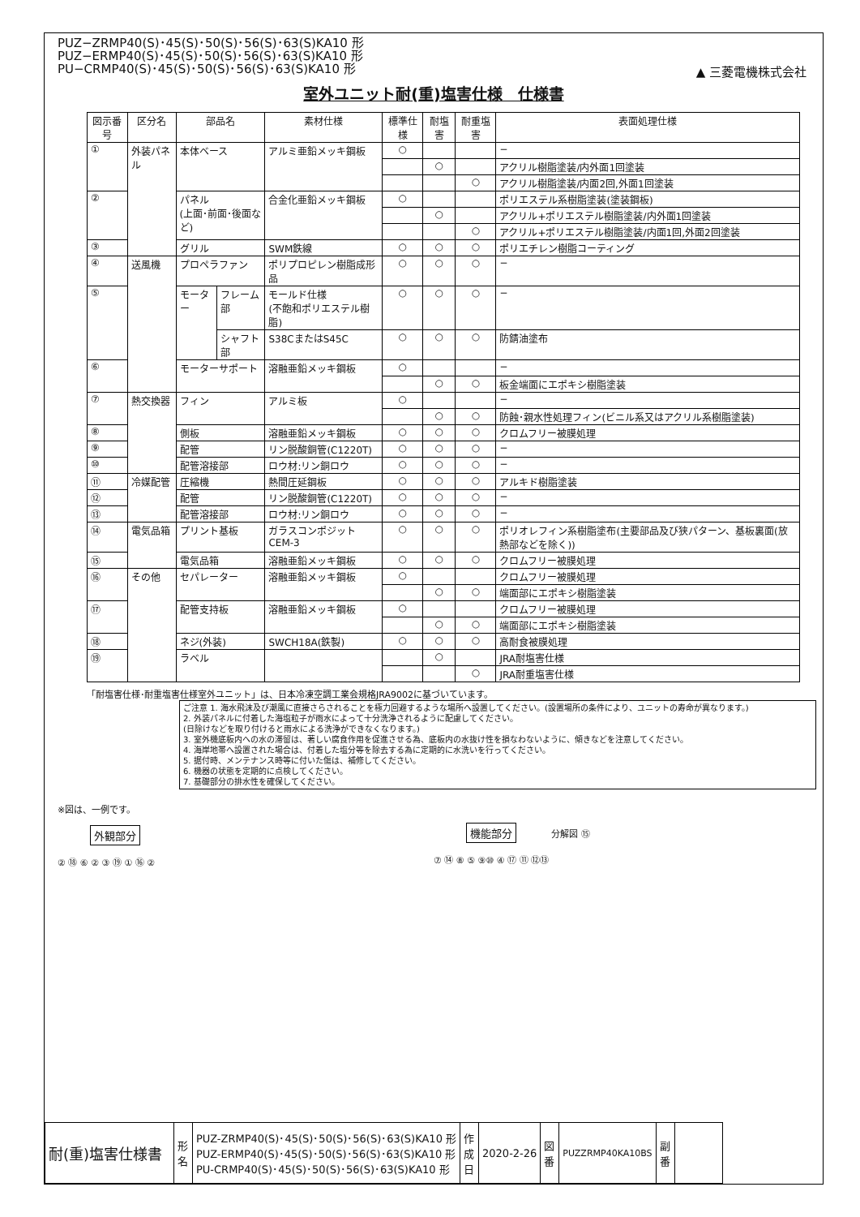PUZ−ZRMP40(S)･45(S)･50(S)･56(S)･63(S)KA10 形
PUZ−ERMP40(S)･45(S)･50(S)･56(S)･63(S)KA10 形
PU−CRMP40(S)･45(S)･50(S)･56(S)･63(S)KA10 形
▲ 三菱電機株式会社
室外ユニット耐(重)塩害仕様　仕様書
| 図示番号 | 区分名 | 部品名 | | 素材仕様 | 標準仕様 | 耐塩害 | 耐重塩害 | 表面処理仕様 |
| --- | --- | --- | --- | --- | --- | --- | --- | --- |
| ① | 外装パネル | 本体ベース | | アルミ亜鉛メッキ鋼板 | ○ | | | − |
| | | | | | | ○ | | アクリル樹脂塗装/内外面1回塗装 |
| | | | | | | | ○ | アクリル樹脂塗装/内面2回,外面1回塗装 |
| ② | | パネル (上面･前面･後面など) | | 合金化亜鉛メッキ鋼板 | ○ | | | ポリエステル系樹脂塗装(塗装鋼板) |
| | | | | | | ○ | | アクリル+ポリエステル樹脂塗装/内外面1回塗装 |
| | | | | | | | ○ | アクリル+ポリエステル樹脂塗装/内面1回,外面2回塗装 |
| ③ | | グリル | | SWM鉄線 | ○ | ○ | ○ | ポリエチレン樹脂コーティング |
| ④ | 送風機 | プロペラファン | | ポリプロピレン樹脂成形品 | ○ | ○ | ○ | − |
| ⑤ | | モーター | フレーム部 | モールド仕様 (不飽和ポリエステル樹脂) | ○ | ○ | ○ | − |
| | | | シャフト部 | S38CまたはS45C | ○ | ○ | ○ | 防錆油塗布 |
| ⑥ | | モーターサポート | | 溶融亜鉛メッキ鋼板 | ○ | | | − |
| | | | | | | ○ | ○ | 板金端面にエポキシ樹脂塗装 |
| ⑦ | 熱交換器 | フィン | | アルミ板 | ○ | | | − |
| | | | | | | ○ | ○ | 防蝕･親水性処理フィン(ビニル系又はアクリル系樹脂塗装) |
| ⑧ | | 側板 | | 溶融亜鉛メッキ鋼板 | ○ | ○ | ○ | クロムフリー被膜処理 |
| ⑨ | | 配管 | | リン脱酸銅管(C1220T) | ○ | ○ | ○ | − |
| ⑩ | | 配管溶接部 | | ロウ材:リン銅ロウ | ○ | ○ | ○ | − |
| ⑪ | 冷媒配管 | 圧縮機 | | 熱間圧延鋼板 | ○ | ○ | ○ | アルキド樹脂塗装 |
| ⑫ | | 配管 | | リン脱酸銅管(C1220T) | ○ | ○ | ○ | − |
| ⑬ | | 配管溶接部 | | ロウ材:リン銅ロウ | ○ | ○ | ○ | − |
| ⑭ | 電気品箱 | プリント基板 | | ガラスコンポジット CEM-3 | ○ | ○ | ○ | ポリオレフィン系樹脂塗布(主要部品及び狭パターン、基板裏面(放熱部などを除く)) |
| ⑮ | | 電気品箱 | | 溶融亜鉛メッキ鋼板 | ○ | ○ | ○ | クロムフリー被膜処理 |
| ⑯ | その他 | セパレーター | | 溶融亜鉛メッキ鋼板 | ○ | | | クロムフリー被膜処理 |
| | | | | | | ○ | ○ | 端面部にエポキシ樹脂塗装 |
| ⑰ | | 配管支持板 | | 溶融亜鉛メッキ鋼板 | ○ | | | クロムフリー被膜処理 |
| | | | | | | ○ | ○ | 端面部にエポキシ樹脂塗装 |
| ⑱ | | ネジ(外装) | | SWCH18A(鉄製) | ○ | ○ | ○ | 高耐食被膜処理 |
| ⑲ | | ラベル | | | | ○ | | JRA耐塩害仕様 |
| | | | | | | | ○ | JRA耐重塩害仕様 |
「耐塩害仕様･耐重塩害仕様室外ユニット」は、日本冷凍空調工業会規格JRA9002に基づいています。
ご注意 1. 海水飛沫及び潮風に直接さらされることを極力回避するような場所へ設置してください。(設置場所の条件により、ユニットの寿命が異なります。)
2. 外装パネルに付着した海塩粒子が雨水によって十分洗浄されるように配慮してください。
(日除けなどを取り付けると雨水による洗浄ができなくなります。)
3. 室外機底板内への水の滞留は、著しい腐食作用を促進させる為、底板内の水抜け性を損なわないように、傾きなどを注意してください。
4. 海岸地帯へ設置された場合は、付着した塩分等を除去する為に定期的に水洗いを行ってください。
5. 据付時、メンテナンス時等に付いた傷は、補修してください。
6. 機器の状態を定期的に点検してください。
7. 基礎部分の排水性を確保してください。
※図は、一例です。
外観部分
② ⑱ ⑥ ② ③ ⑲ ① ⑯ ②
機能部分 分解図 ⑮
⑦ ⑭ ⑧ ⑤ ⑨⑩ ④ ⑰ ⑪ ⑫⑬
| 耐(重)塩害仕様書 | 形 名 | PUZ-ZRMP40(S)･45(S)･50(S)･56(S)･63(S)KA10 形 PUZ-ERMP40(S)･45(S)･50(S)･56(S)･63(S)KA10 形 PU-CRMP40(S)･45(S)･50(S)･56(S)･63(S)KA10 形 | 作成日 | 2020-2-26 | 図 番 | PUZZRMP40KA10BS | 副 番 | |